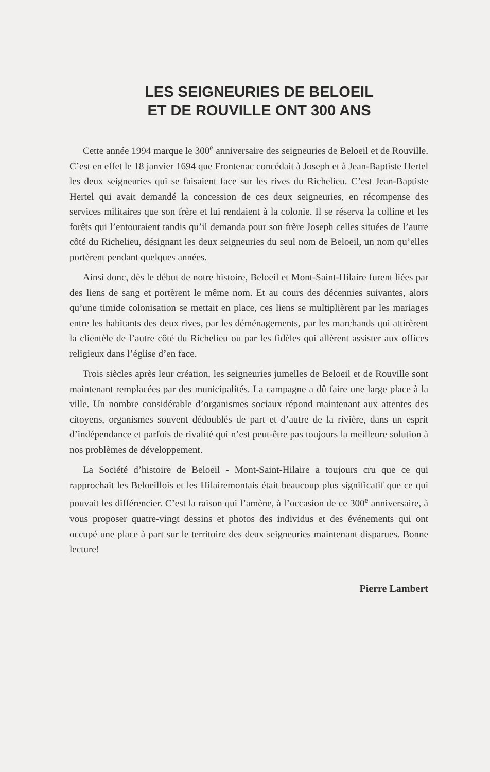LES SEIGNEURIES DE BELOEIL
ET DE ROUVILLE ONT 300 ANS
Cette année 1994 marque le 300<sup>e</sup> anniversaire des seigneuries de Beloeil et de Rouville. C’est en effet le 18 janvier 1694 que Frontenac concédait à Joseph et à Jean-Baptiste Hertel les deux seigneuries qui se faisaient face sur les rives du Richelieu. C’est Jean-Baptiste Hertel qui avait demandé la concession de ces deux seigneuries, en récompense des services militaires que son frère et lui rendaient à la colonie. Il se réserva la colline et les forêts qui l’entouraient tandis qu’il demanda pour son frère Joseph celles situées de l’autre côté du Richelieu, désignant les deux seigneuries du seul nom de Beloeil, un nom qu’elles portèrent pendant quelques années.
Ainsi donc, dès le début de notre histoire, Beloeil et Mont-Saint-Hilaire furent liées par des liens de sang et portèrent le même nom. Et au cours des décennies suivantes, alors qu’une timide colonisation se mettait en place, ces liens se multiplièrent par les mariages entre les habitants des deux rives, par les déménagements, par les marchands qui attirèrent la clientèle de l’autre côté du Richelieu ou par les fidèles qui allèrent assister aux offices religieux dans l’église d’en face.
Trois siècles après leur création, les seigneuries jumelles de Beloeil et de Rouville sont maintenant remplacées par des municipalités. La campagne a dû faire une large place à la ville. Un nombre considérable d’organismes sociaux répond maintenant aux attentes des citoyens, organismes souvent dédoublés de part et d’autre de la rivière, dans un esprit d’indépendance et parfois de rivalité qui n’est peut-être pas toujours la meilleure solution à nos problèmes de développement.
La Société d’histoire de Beloeil - Mont-Saint-Hilaire a toujours cru que ce qui rapprochait les Beloeillois et les Hilairemontais était beaucoup plus significatif que ce qui pouvait les différencier. C’est la raison qui l’amène, à l’occasion de ce 300<sup>e</sup> anniversaire, à vous proposer quatre-vingt dessins et photos des individus et des événements qui ont occupé une place à part sur le territoire des deux seigneuries maintenant disparues. Bonne lecture!
Pierre Lambert